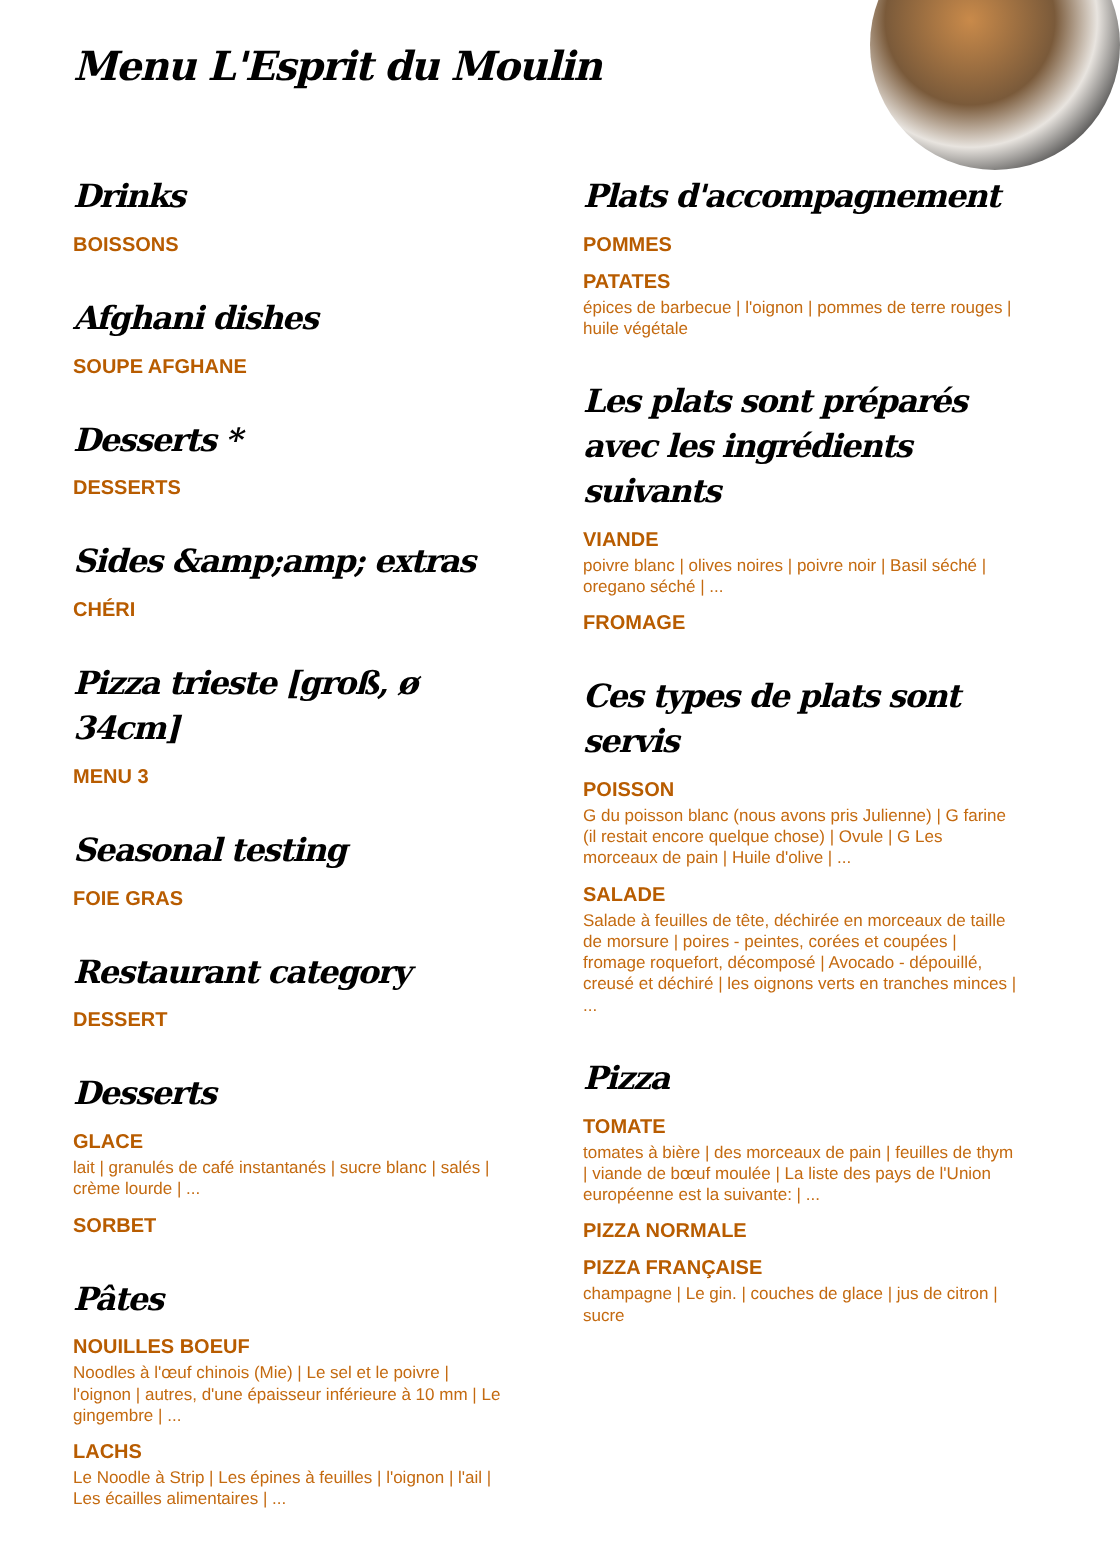Menu L'Esprit du Moulin
Drinks
BOISSONS
Afghani dishes
SOUPE AFGHANE
Desserts *
DESSERTS
Sides &amp;amp; extras
CHÉRI
Pizza trieste [groß, ø 34cm]
MENU 3
Seasonal testing
FOIE GRAS
Restaurant category
DESSERT
Desserts
GLACE
lait | granulés de café instantanés | sucre blanc | salés | crème lourde | ...
SORBET
Pâtes
NOUILLES BOEUF
Noodles à l'œuf chinois (Mie) | Le sel et le poivre | l'oignon | autres, d'une épaisseur inférieure à 10 mm | Le gingembre | ...
LACHS
Le Noodle à Strip | Les épines à feuilles | l'oignon | l'ail | Les écailles alimentaires | ...
Plats d'accompagnement
POMMES
PATATES
épices de barbecue | l'oignon | pommes de terre rouges | huile végétale
Les plats sont préparés avec les ingrédients suivants
VIANDE
poivre blanc | olives noires | poivre noir | Basil séché | oregano séché | ...
FROMAGE
Ces types de plats sont servis
POISSON
G du poisson blanc (nous avons pris Julienne) | G farine (il restait encore quelque chose) | Ovule | G Les morceaux de pain | Huile d'olive | ...
SALADE
Salade à feuilles de tête, déchirée en morceaux de taille de morsure | poires - peintes, corées et coupées | fromage roquefort, décomposé | Avocado - dépouillé, creusé et déchiré | les oignons verts en tranches minces | ...
Pizza
TOMATE
tomates à bière | des morceaux de pain | feuilles de thym | viande de bœuf moulée | La liste des pays de l'Union européenne est la suivante: | ...
PIZZA NORMALE
PIZZA FRANÇAISE
champagne | Le gin. | couches de glace | jus de citron | sucre